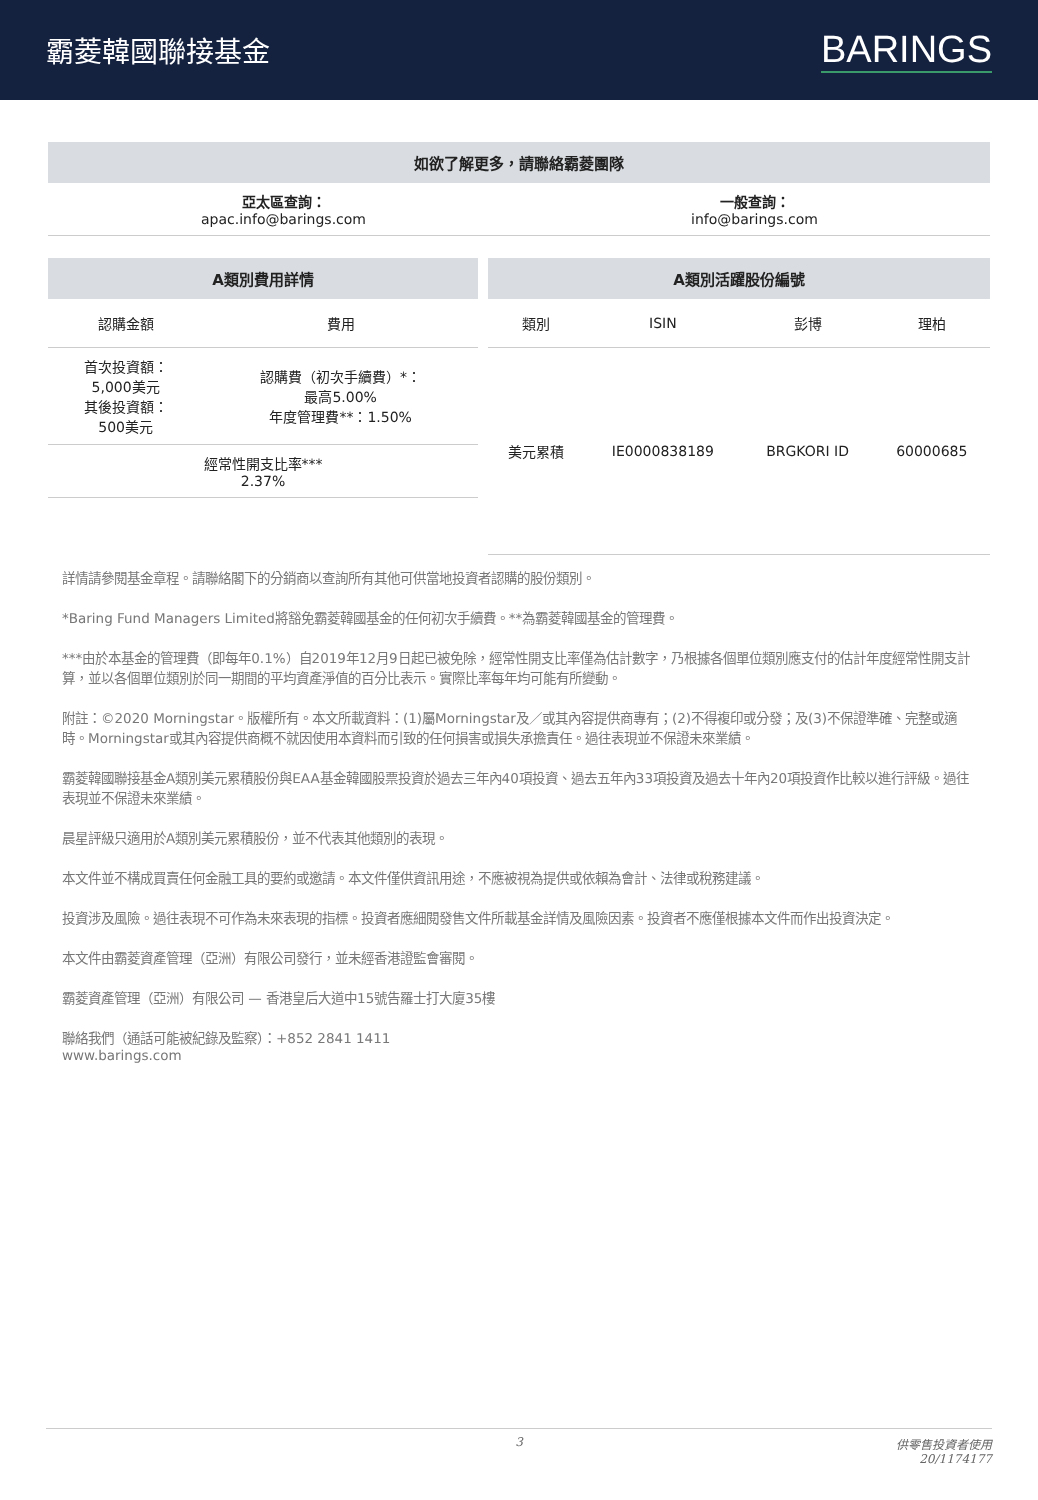霸菱韓國聯接基金
BARINGS
如欲了解更多，請聯絡霸菱團隊
亞太區查詢：
apac.info@barings.com
一般查詢：
info@barings.com
A類別費用詳情
| 認購金額 | 費用 |
| --- | --- |
| 首次投資額： 5,000美元 其後投資額： 500美元 | 認購費（初次手續費）*： 最高5.00% 年度管理費**：1.50% |
| 經常性開支比率*** 2.37% | |
A類別活躍股份編號
| 類別 | ISIN | 彭博 | 理柏 |
| --- | --- | --- | --- |
| 美元累積 | IE0000838189 | BRGKORI ID | 60000685 |
詳情請參閱基金章程。請聯絡閣下的分銷商以查詢所有其他可供當地投資者認購的股份類別。
*Baring Fund Managers Limited將豁免霸菱韓國基金的任何初次手續費。**為霸菱韓國基金的管理費。
***由於本基金的管理費（即每年0.1%）自2019年12月9日起已被免除，經常性開支比率僅為估計數字，乃根據各個單位類別應支付的估計年度經常性開支計算，並以各個單位類別於同一期間的平均資產淨值的百分比表示。實際比率每年均可能有所變動。
附註：©2020 Morningstar。版權所有。本文所載資料：(1)屬Morningstar及／或其內容提供商專有；(2)不得複印或分發；及(3)不保證準確、完整或適時。Morningstar或其內容提供商概不就因使用本資料而引致的任何損害或損失承擔責任。過往表現並不保證未來業績。
霸菱韓國聯接基金A類別美元累積股份與EAA基金韓國股票投資於過去三年內40項投資、過去五年內33項投資及過去十年內20項投資作比較以進行評級。過往表現並不保證未來業績。
晨星評級只適用於A類別美元累積股份，並不代表其他類別的表現。
本文件並不構成買賣任何金融工具的要約或邀請。本文件僅供資訊用途，不應被視為提供或依賴為會計、法律或稅務建議。
投資涉及風險。過往表現不可作為未來表現的指標。投資者應細閱發售文件所載基金詳情及風險因素。投資者不應僅根據本文件而作出投資決定。
本文件由霸菱資產管理（亞洲）有限公司發行，並未經香港證監會審閱。
霸菱資產管理（亞洲）有限公司 — 香港皇后大道中15號告羅士打大廈35樓
聯絡我們（通話可能被紀錄及監察）：+852 2841 1411
www.barings.com
3 供零售投資者使用
20/1174177